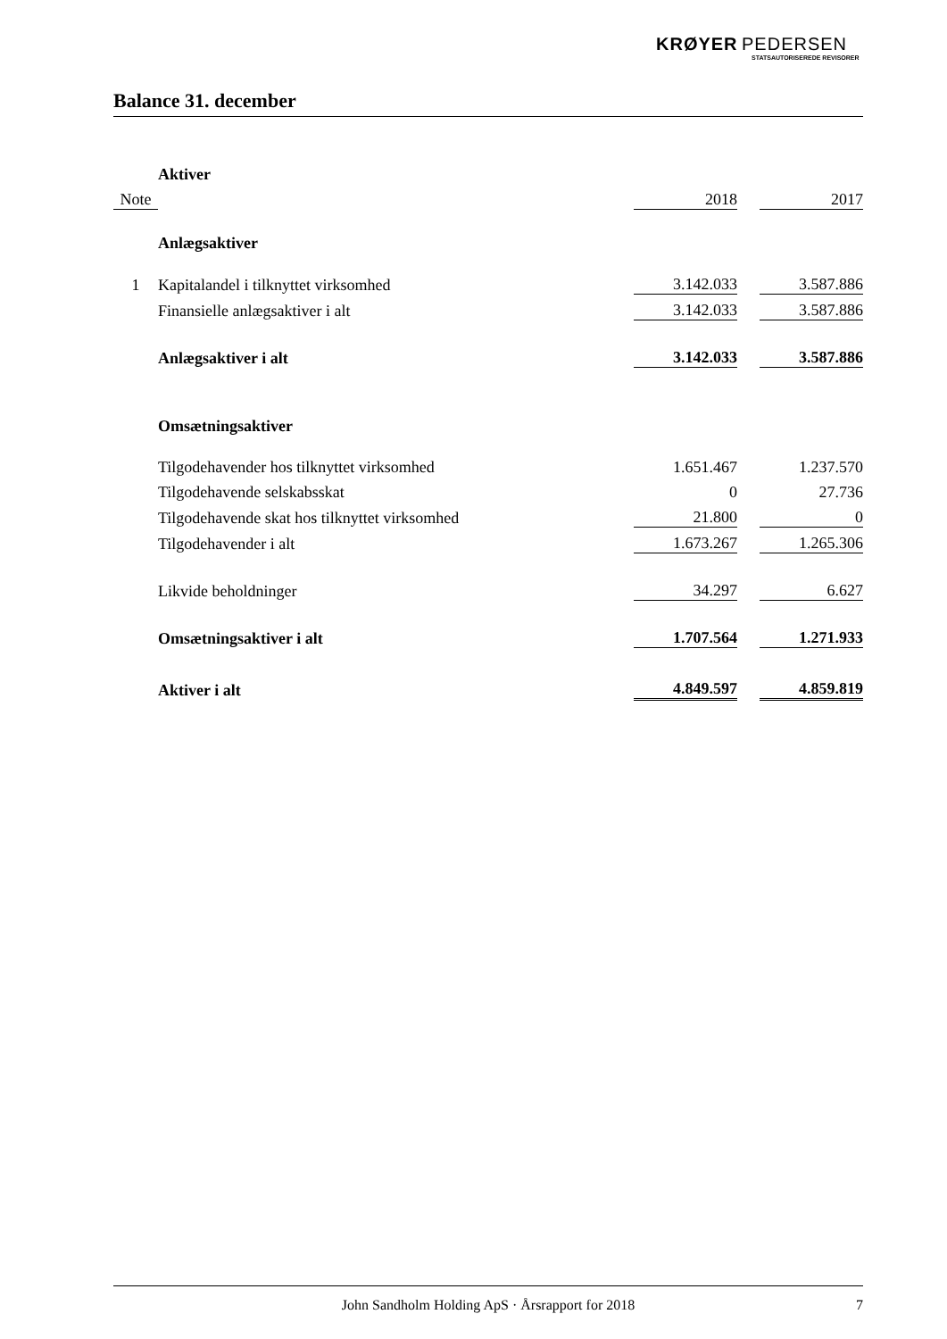KRØYER PEDERSEN
STATSAUTORISEREDE REVISORER
Balance 31. december
| | Aktiver | | | |
| Note | | 2018 | | 2017 |
| | Anlægsaktiver | | | |
| 1 | Kapitalandel i tilknyttet virksomhed | 3.142.033 | | 3.587.886 |
| | Finansielle anlægsaktiver i alt | 3.142.033 | | 3.587.886 |
| | Anlægsaktiver i alt | 3.142.033 | | 3.587.886 |
| | Omsætningsaktiver | | | |
| | Tilgodehavender hos tilknyttet virksomhed | 1.651.467 | | 1.237.570 |
| | Tilgodehavende selskabsskat | 0 | | 27.736 |
| | Tilgodehavende skat hos tilknyttet virksomhed | 21.800 | | 0 |
| | Tilgodehavender i alt | 1.673.267 | | 1.265.306 |
| | Likvide beholdninger | 34.297 | | 6.627 |
| | Omsætningsaktiver i alt | 1.707.564 | | 1.271.933 |
| | Aktiver i alt | 4.849.597 | | 4.859.819 |
John Sandholm Holding ApS · Årsrapport for 2018 7